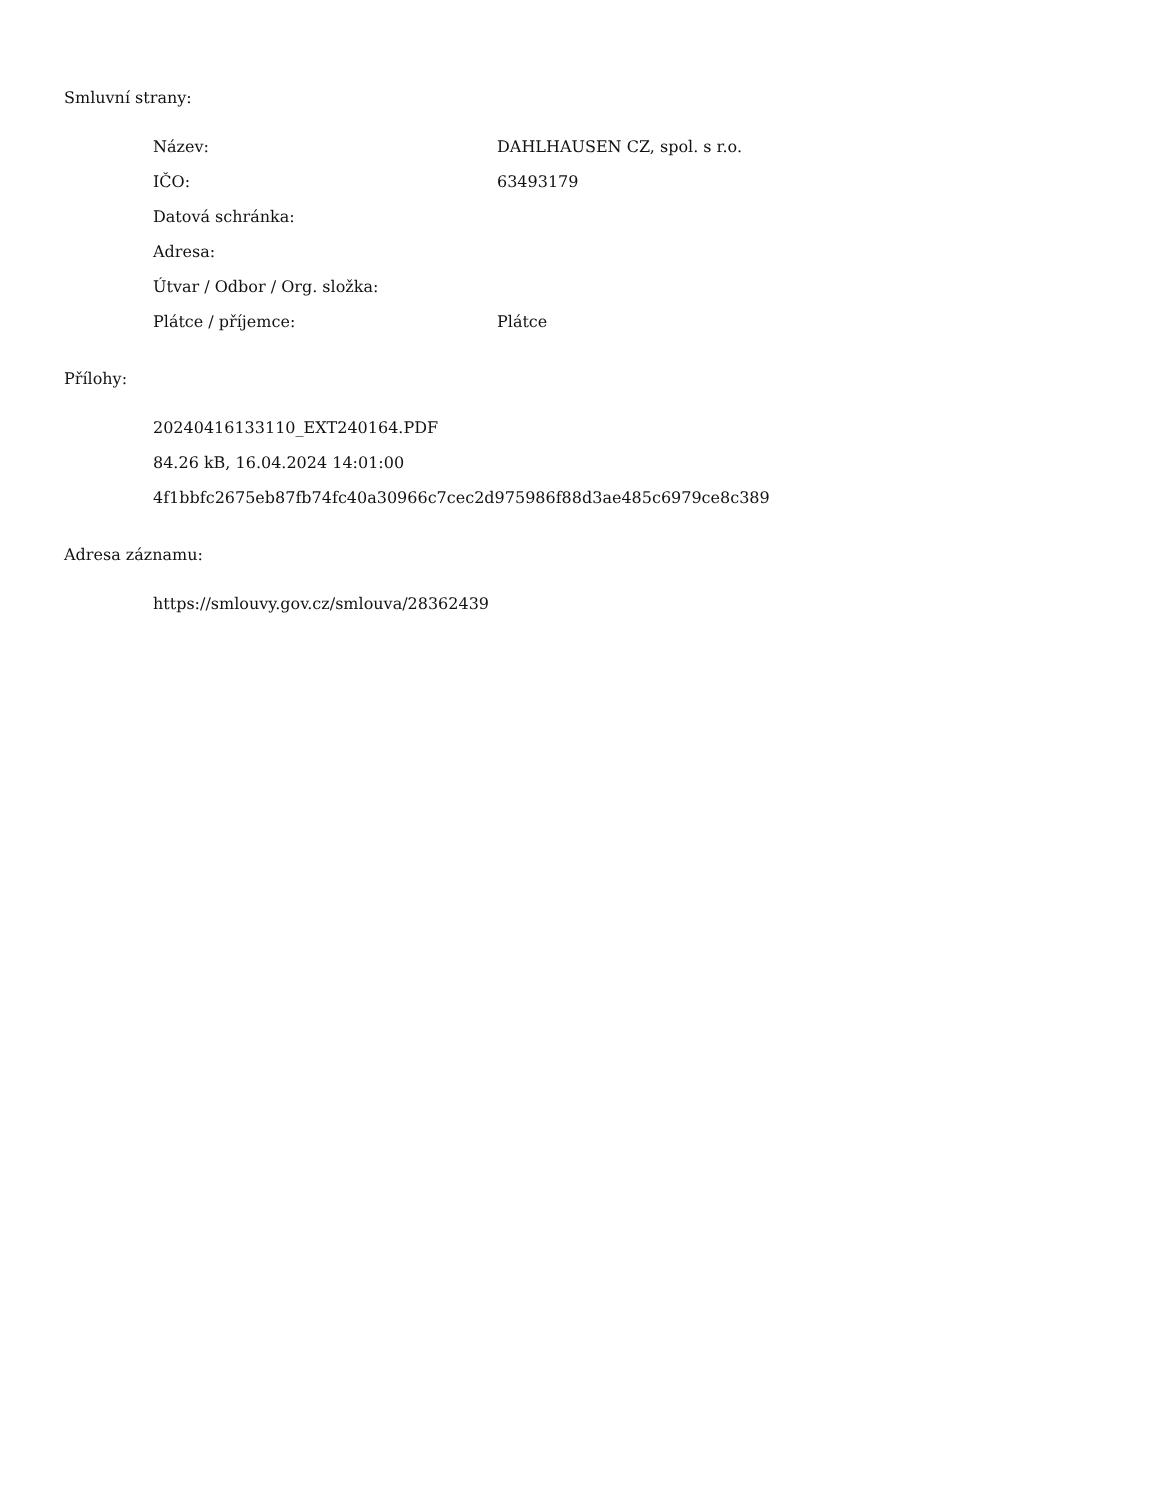Smluvní strany:
| Název: | DAHLHAUSEN CZ, spol. s r.o. |
| IČO: | 63493179 |
| Datová schránka: | |
| Adresa: | |
| Útvar / Odbor / Org. složka: | |
| Plátce / příjemce: | Plátce |
Přílohy:
20240416133110_EXT240164.PDF
84.26 kB, 16.04.2024 14:01:00
4f1bbfc2675eb87fb74fc40a30966c7cec2d975986f88d3ae485c6979ce8c389
Adresa záznamu:
https://smlouvy.gov.cz/smlouva/28362439